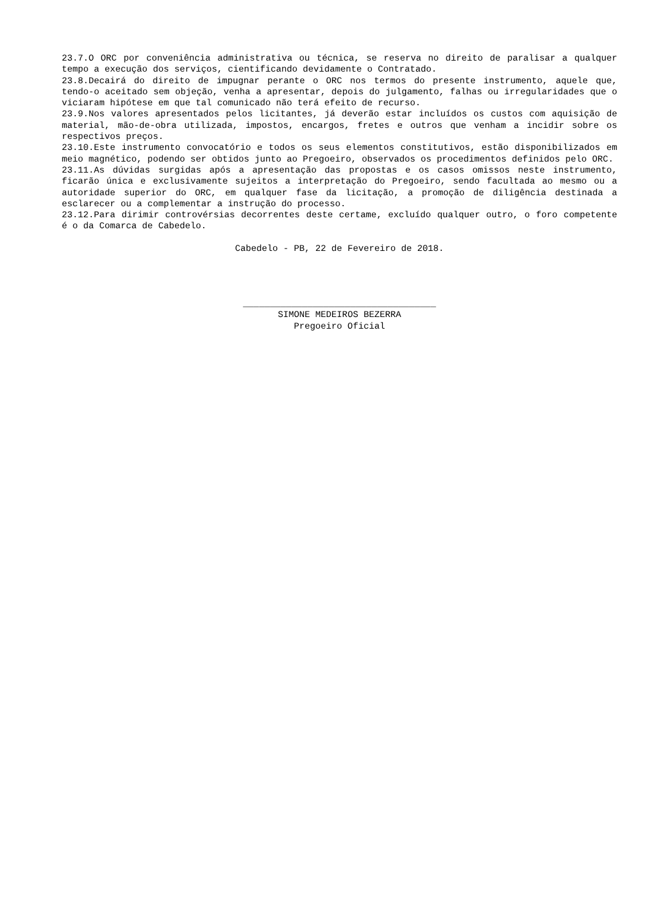23.7.O ORC por conveniência administrativa ou técnica, se reserva no direito de paralisar a qualquer tempo a execução dos serviços, cientificando devidamente o Contratado.
23.8.Decairá do direito de impugnar perante o ORC nos termos do presente instrumento, aquele que, tendo-o aceitado sem objeção, venha a apresentar, depois do julgamento, falhas ou irregularidades que o viciaram hipótese em que tal comunicado não terá efeito de recurso.
23.9.Nos valores apresentados pelos licitantes, já deverão estar incluídos os custos com aquisição de material, mão-de-obra utilizada, impostos, encargos, fretes e outros que venham a incidir sobre os respectivos preços.
23.10.Este instrumento convocatório e todos os seus elementos constitutivos, estão disponibilizados em meio magnético, podendo ser obtidos junto ao Pregoeiro, observados os procedimentos definidos pelo ORC.
23.11.As dúvidas surgidas após a apresentação das propostas e os casos omissos neste instrumento, ficarão única e exclusivamente sujeitos a interpretação do Pregoeiro, sendo facultada ao mesmo ou a autoridade superior do ORC, em qualquer fase da licitação, a promoção de diligência destinada a esclarecer ou a complementar a instrução do processo.
23.12.Para dirimir controvérsias decorrentes deste certame, excluído qualquer outro, o foro competente é o da Comarca de Cabedelo.
Cabedelo - PB, 22 de Fevereiro de 2018.
____________________________________
SIMONE MEDEIROS BEZERRA
Pregoeiro Oficial